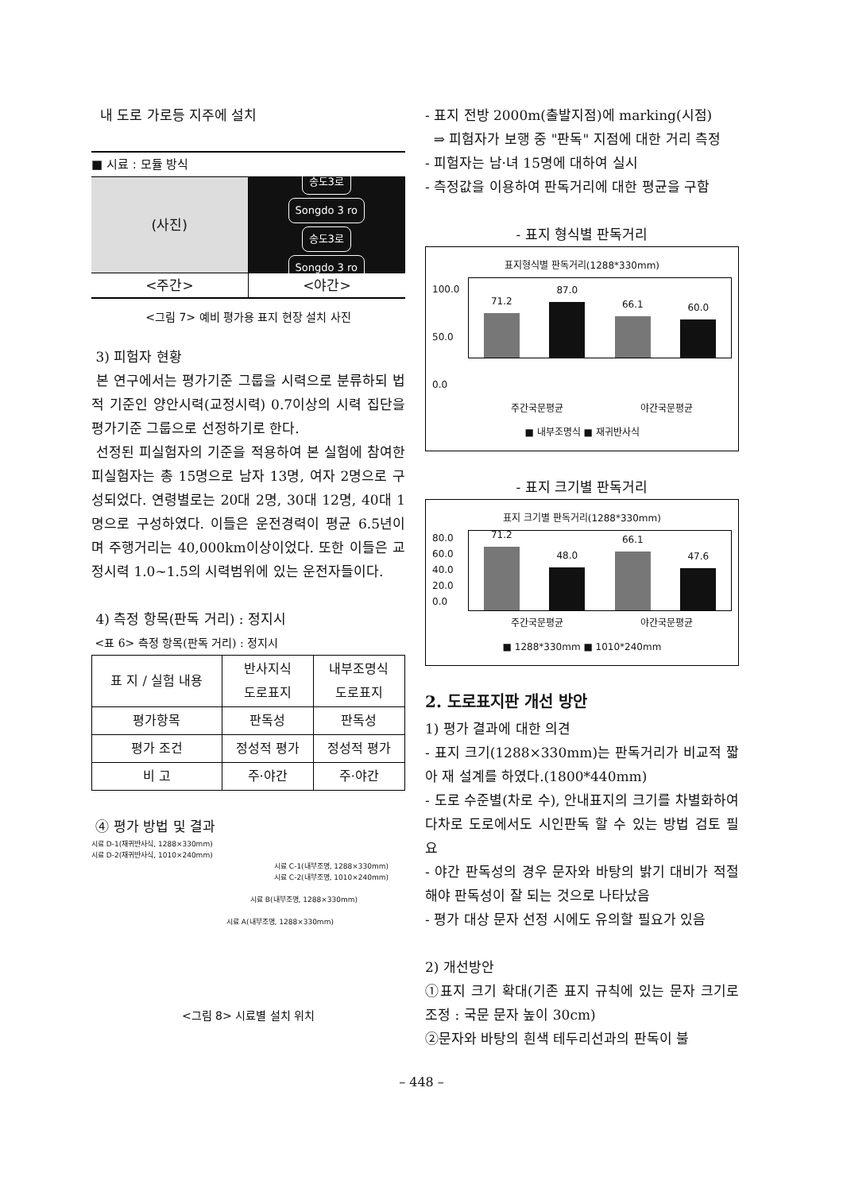내 도로 가로등 지주에 설치
■ 시료 : 모듈 방식
(사진)
송도3로
Songdo 3 ro
송도3로
Songdo 3 ro
<주간> <야간>
<그림 7> 예비 평가용 표지 현장 설치 사진
3) 피험자 현황
본 연구에서는 평가기준 그룹을 시력으로 분류하되 법적 기준인 양안시력(교정시력) 0.7이상의 시력 집단을 평가기준 그룹으로 선정하기로 한다.
선정된 피실험자의 기준을 적용하여 본 실험에 참여한 피실험자는 총 15명으로 남자 13명, 여자 2명으로 구성되었다. 연령별로는 20대 2명, 30대 12명, 40대 1명으로 구성하였다. 이들은 운전경력이 평균 6.5년이며 주행거리는 40,000km이상이었다. 또한 이들은 교정시력 1.0~1.5의 시력범위에 있는 운전자들이다.
4) 측정 항목(판독 거리) : 정지시
<표 6> 측정 항목(판독 거리) : 정지시
| 표 지 / 실험 내용 | 반사지식 도로표지 | 내부조명식 도로표지 |
| --- | --- | --- |
| 평가항목 | 판독성 | 판독성 |
| 평가 조건 | 정성적 평가 | 정성적 평가 |
| 비 고 | 주·야간 | 주·야간 |
④ 평가 방법 및 결과
시료 D-1(재귀반사식, 1288×330mm)
시료 D-2(재귀반사식, 1010×240mm)
시료 C-1(내부조명, 1288×330mm)
시료 C-2(내부조명, 1010×240mm)
시료 B(내부조명, 1288×330mm)
시료 A(내부조명, 1288×330mm)
<그림 8> 시료별 설치 위치
- 표지 전방 2000m(출발지점)에 marking(시점)
⇒ 피험자가 보행 중 "판독" 지점에 대한 거리 측정
- 피험자는 남·녀 15명에 대하여 실시
- 측정값을 이용하여 판독거리에 대한 평균을 구함
- 표지 형식별 판독거리
표지형식별 판독거리(1288*330mm)
100.0
50.0
0.0
71.2
87.0
66.1
60.0
주간국문평균 야간국문평균
■ 내부조명식 ■ 재귀반사식
- 표지 크기별 판독거리
표지 크기별 판독거리(1288*330mm)
80.0
60.0
40.0
20.0
0.0
71.2
48.0
66.1
47.6
주간국문평균 야간국문평균
■ 1288*330mm ■ 1010*240mm
2. 도로표지판 개선 방안
1) 평가 결과에 대한 의견
- 표지 크기(1288×330mm)는 판독거리가 비교적 짧아 재 설계를 하였다.(1800*440mm)
- 도로 수준별(차로 수), 안내표지의 크기를 차별화하여 다차로 도로에서도 시인판독 할 수 있는 방법 검토 필요
- 야간 판독성의 경우 문자와 바탕의 밝기 대비가 적절해야 판독성이 잘 되는 것으로 나타났음
- 평가 대상 문자 선정 시에도 유의할 필요가 있음
2) 개선방안
①표지 크기 확대(기존 표지 규칙에 있는 문자 크기로 조정 : 국문 문자 높이 30cm)
②문자와 바탕의 흰색 테두리선과의 판독이 불
– 448 –